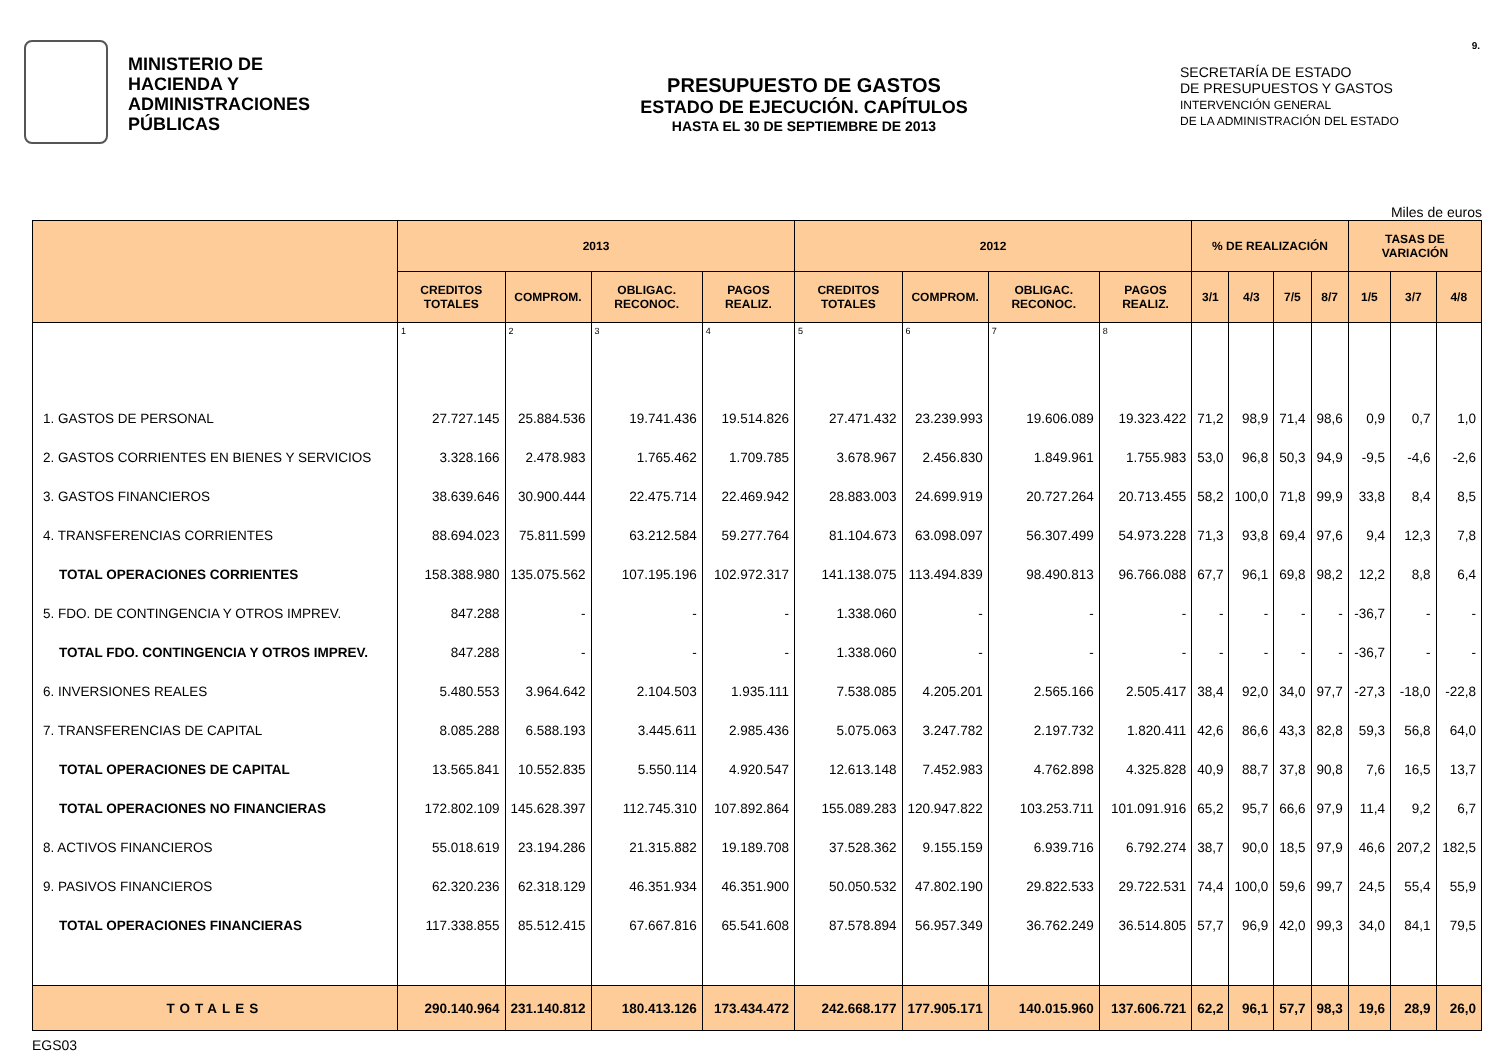MINISTERIO DE
HACIENDA Y
ADMINISTRACIONES
PÚBLICAS
PRESUPUESTO DE GASTOS
ESTADO DE EJECUCIÓN. CAPÍTULOS
HASTA EL 30 DE SEPTIEMBRE DE 2013
SECRETARÍA DE ESTADO
DE PRESUPUESTOS Y GASTOS
INTERVENCIÓN GENERAL
DE LA ADMINISTRACIÓN DEL ESTADO
9.
Miles de euros
| | 2013 | | | | 2012 | | | | % DE REALIZACIÓN | | | | TASAS DE VARIACIÓN | | |
| --- | --- | --- | --- | --- | --- | --- | --- | --- | --- | --- | --- | --- | --- | --- | --- |
| | CREDITOS TOTALES | COMPROM. | OBLIGAC. RECONOC. | PAGOS REALIZ. | CREDITOS TOTALES | COMPROM. | OBLIGAC. RECONOC. | PAGOS REALIZ. | 3/1 | 4/3 | 7/5 | 8/7 | 1/5 | 3/7 | 4/8 |
| | 1 | 2 | 3 | 4 | 5 | 6 | 7 | 8 | | | | | | | |
| 1. GASTOS DE PERSONAL | 27.727.145 | 25.884.536 | 19.741.436 | 19.514.826 | 27.471.432 | 23.239.993 | 19.606.089 | 19.323.422 | 71,2 | 98,9 | 71,4 | 98,6 | 0,9 | 0,7 | 1,0 |
| 2. GASTOS CORRIENTES EN BIENES Y SERVICIOS | 3.328.166 | 2.478.983 | 1.765.462 | 1.709.785 | 3.678.967 | 2.456.830 | 1.849.961 | 1.755.983 | 53,0 | 96,8 | 50,3 | 94,9 | -9,5 | -4,6 | -2,6 |
| 3. GASTOS FINANCIEROS | 38.639.646 | 30.900.444 | 22.475.714 | 22.469.942 | 28.883.003 | 24.699.919 | 20.727.264 | 20.713.455 | 58,2 | 100,0 | 71,8 | 99,9 | 33,8 | 8,4 | 8,5 |
| 4. TRANSFERENCIAS CORRIENTES | 88.694.023 | 75.811.599 | 63.212.584 | 59.277.764 | 81.104.673 | 63.098.097 | 56.307.499 | 54.973.228 | 71,3 | 93,8 | 69,4 | 97,6 | 9,4 | 12,3 | 7,8 |
| TOTAL OPERACIONES CORRIENTES | 158.388.980 | 135.075.562 | 107.195.196 | 102.972.317 | 141.138.075 | 113.494.839 | 98.490.813 | 96.766.088 | 67,7 | 96,1 | 69,8 | 98,2 | 12,2 | 8,8 | 6,4 |
| 5. FDO. DE CONTINGENCIA Y OTROS IMPREV. | 847.288 | - | - | - | 1.338.060 | - | - | - | - | - | - | - | -36,7 | - | - |
| TOTAL FDO. CONTINGENCIA Y OTROS IMPREV. | 847.288 | - | - | - | 1.338.060 | - | - | - | - | - | - | - | -36,7 | - | - |
| 6. INVERSIONES REALES | 5.480.553 | 3.964.642 | 2.104.503 | 1.935.111 | 7.538.085 | 4.205.201 | 2.565.166 | 2.505.417 | 38,4 | 92,0 | 34,0 | 97,7 | -27,3 | -18,0 | -22,8 |
| 7. TRANSFERENCIAS DE CAPITAL | 8.085.288 | 6.588.193 | 3.445.611 | 2.985.436 | 5.075.063 | 3.247.782 | 2.197.732 | 1.820.411 | 42,6 | 86,6 | 43,3 | 82,8 | 59,3 | 56,8 | 64,0 |
| TOTAL OPERACIONES DE CAPITAL | 13.565.841 | 10.552.835 | 5.550.114 | 4.920.547 | 12.613.148 | 7.452.983 | 4.762.898 | 4.325.828 | 40,9 | 88,7 | 37,8 | 90,8 | 7,6 | 16,5 | 13,7 |
| TOTAL OPERACIONES NO FINANCIERAS | 172.802.109 | 145.628.397 | 112.745.310 | 107.892.864 | 155.089.283 | 120.947.822 | 103.253.711 | 101.091.916 | 65,2 | 95,7 | 66,6 | 97,9 | 11,4 | 9,2 | 6,7 |
| 8. ACTIVOS FINANCIEROS | 55.018.619 | 23.194.286 | 21.315.882 | 19.189.708 | 37.528.362 | 9.155.159 | 6.939.716 | 6.792.274 | 38,7 | 90,0 | 18,5 | 97,9 | 46,6 | 207,2 | 182,5 |
| 9. PASIVOS FINANCIEROS | 62.320.236 | 62.318.129 | 46.351.934 | 46.351.900 | 50.050.532 | 47.802.190 | 29.822.533 | 29.722.531 | 74,4 | 100,0 | 59,6 | 99,7 | 24,5 | 55,4 | 55,9 |
| TOTAL OPERACIONES FINANCIERAS | 117.338.855 | 85.512.415 | 67.667.816 | 65.541.608 | 87.578.894 | 56.957.349 | 36.762.249 | 36.514.805 | 57,7 | 96,9 | 42,0 | 99,3 | 34,0 | 84,1 | 79,5 |
| TOTALES | 290.140.964 | 231.140.812 | 180.413.126 | 173.434.472 | 242.668.177 | 177.905.171 | 140.015.960 | 137.606.721 | 62,2 | 96,1 | 57,7 | 98,3 | 19,6 | 28,9 | 26,0 |
EGS03